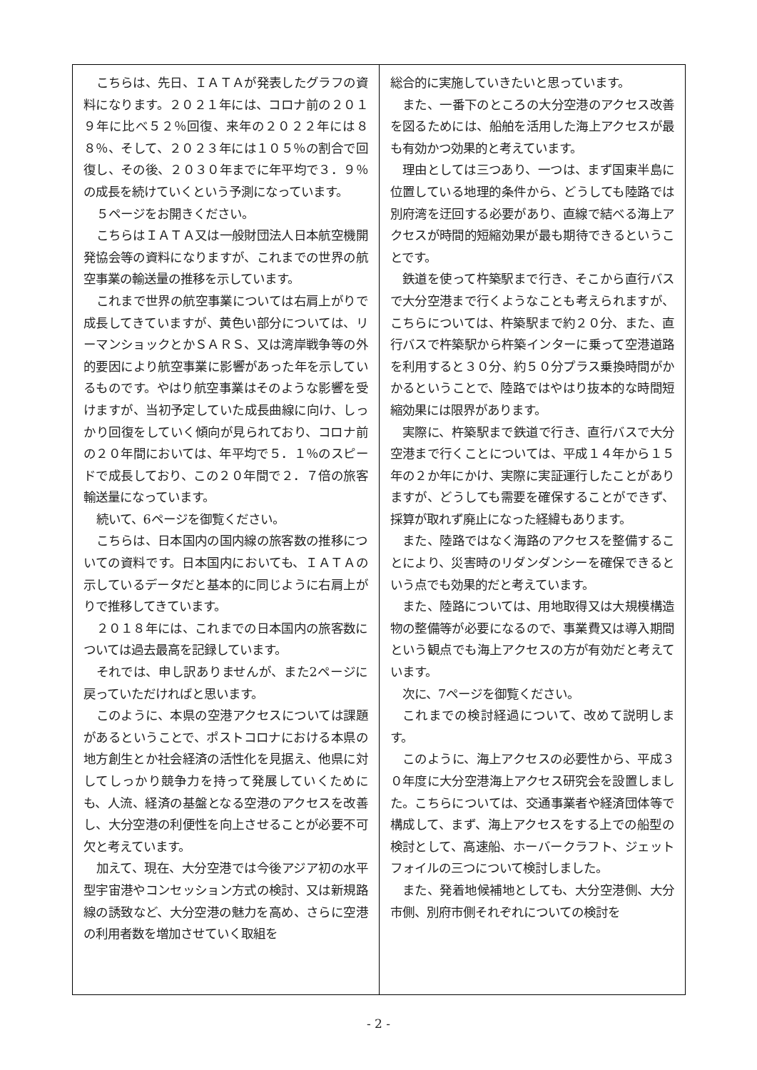こちらは、先日、ＩＡＴＡが発表したグラフの資料になります。２０２１年には、コロナ前の２０１９年に比べ５２％回復、来年の２０２２年には８８％、そして、２０２３年には１０５％の割合で回復し、その後、２０３０年までに年平均で３．９％の成長を続けていくという予測になっています。
５ページをお開きください。
こちらはＩＡＴＡ又は一般財団法人日本航空機開発協会等の資料になりますが、これまでの世界の航空事業の輸送量の推移を示しています。
これまで世界の航空事業については右肩上がりで成長してきていますが、黄色い部分については、リーマンショックとかＳＡＲＳ、又は湾岸戦争等の外的要因により航空事業に影響があった年を示しているものです。やはり航空事業はそのような影響を受けますが、当初予定していた成長曲線に向け、しっかり回復をしていく傾向が見られており、コロナ前の２０年間においては、年平均で５．１％のスピードで成長しており、この２０年間で２．７倍の旅客輸送量になっています。
続いて、6ページを御覧ください。
こちらは、日本国内の国内線の旅客数の推移についての資料です。日本国内においても、ＩＡＴＡの示しているデータだと基本的に同じように右肩上がりで推移してきています。
２０１８年には、これまでの日本国内の旅客数については過去最高を記録しています。
それでは、申し訳ありませんが、また2ページに戻っていただければと思います。
このように、本県の空港アクセスについては課題があるということで、ポストコロナにおける本県の地方創生とか社会経済の活性化を見据え、他県に対してしっかり競争力を持って発展していくためにも、人流、経済の基盤となる空港のアクセスを改善し、大分空港の利便性を向上させることが必要不可欠と考えています。
加えて、現在、大分空港では今後アジア初の水平型宇宙港やコンセッション方式の検討、又は新規路線の誘致など、大分空港の魅力を高め、さらに空港の利用者数を増加させていく取組を
総合的に実施していきたいと思っています。
また、一番下のところの大分空港のアクセス改善を図るためには、船舶を活用した海上アクセスが最も有効かつ効果的と考えています。
理由としては三つあり、一つは、まず国東半島に位置している地理的条件から、どうしても陸路では別府湾を迂回する必要があり、直線で結べる海上アクセスが時間的短縮効果が最も期待できるということです。
鉄道を使って杵築駅まで行き、そこから直行バスで大分空港まで行くようなことも考えられますが、こちらについては、杵築駅まで約２０分、また、直行バスで杵築駅から杵築インターに乗って空港道路を利用すると３０分、約５０分プラス乗換時間がかかるということで、陸路ではやはり抜本的な時間短縮効果には限界があります。
実際に、杵築駅まで鉄道で行き、直行バスで大分空港まで行くことについては、平成１４年から１５年の２か年にかけ、実際に実証運行したことがありますが、どうしても需要を確保することができず、採算が取れず廃止になった経緯もあります。
また、陸路ではなく海路のアクセスを整備することにより、災害時のリダンダンシーを確保できるという点でも効果的だと考えています。
また、陸路については、用地取得又は大規模構造物の整備等が必要になるので、事業費又は導入期間という観点でも海上アクセスの方が有効だと考えています。
次に、7ページを御覧ください。
これまでの検討経過について、改めて説明します。
このように、海上アクセスの必要性から、平成３０年度に大分空港海上アクセス研究会を設置しました。こちらについては、交通事業者や経済団体等で構成して、まず、海上アクセスをする上での船型の検討として、高速船、ホーバークラフト、ジェットフォイルの三つについて検討しました。
また、発着地候補地としても、大分空港側、大分市側、別府市側それぞれについての検討を
- 2 -